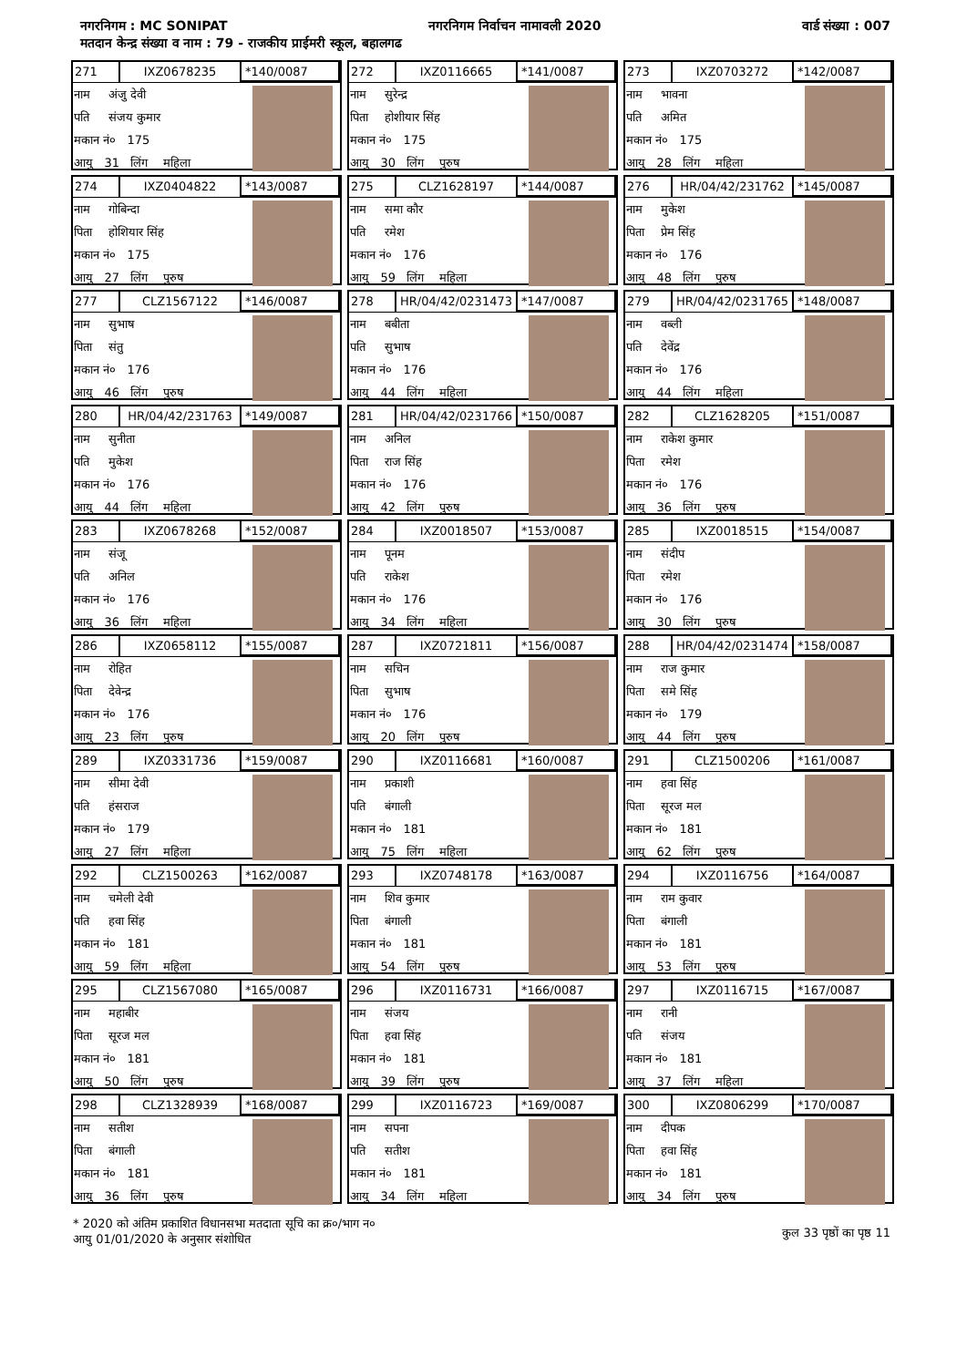नगरनिगम : MC SONIPAT नगरनिगम निर्वाचन नामावली 2020 वार्ड संख्या : 007
मतदान केन्द्र संख्या व नाम : 79 - राजकीय प्राईमरी स्कूल, बहालगढ
271 IXZ0678235 *140/0087
नाम अंजु देवी
पति संजय कुमार
मकान नं० 175
आयु 31 लिंग महिला
272 IXZ0116665 *141/0087
नाम सुरेन्द्र
पिता होशीयार सिंह
मकान नं० 175
आयु 30 लिंग पुरुष
273 IXZ0703272 *142/0087
नाम भावना
पति अमित
मकान नं० 175
आयु 28 लिंग महिला
274 IXZ0404822 *143/0087
नाम गोबिन्दा
पिता होशियार सिंह
मकान नं० 175
आयु 27 लिंग पुरुष
275 CLZ1628197 *144/0087
नाम समा कौर
पति रमेश
मकान नं० 176
आयु 59 लिंग महिला
276 HR/04/42/231762 *145/0087
नाम मुकेश
पिता प्रेम सिंह
मकान नं० 176
आयु 48 लिंग पुरुष
277 CLZ1567122 *146/0087
नाम सुभाष
पिता संतु
मकान नं० 176
आयु 46 लिंग पुरुष
278 HR/04/42/0231473 *147/0087
नाम बबीता
पति सुभाष
मकान नं० 176
आयु 44 लिंग महिला
279 HR/04/42/0231765 *148/0087
नाम वब्ली
पति देवेंद्र
मकान नं० 176
आयु 44 लिंग महिला
280 HR/04/42/231763 *149/0087
नाम सुनीता
पति मुकेश
मकान नं० 176
आयु 44 लिंग महिला
281 HR/04/42/0231766 *150/0087
नाम अनिल
पिता राज सिंह
मकान नं० 176
आयु 42 लिंग पुरुष
282 CLZ1628205 *151/0087
नाम राकेश कुमार
पिता रमेश
मकान नं० 176
आयु 36 लिंग पुरुष
283 IXZ0678268 *152/0087
नाम संजू
पति अनिल
मकान नं० 176
आयु 36 लिंग महिला
284 IXZ0018507 *153/0087
नाम पूनम
पति राकेश
मकान नं० 176
आयु 34 लिंग महिला
285 IXZ0018515 *154/0087
नाम संदीप
पिता रमेश
मकान नं० 176
आयु 30 लिंग पुरुष
286 IXZ0658112 *155/0087
नाम रोहित
पिता देवेन्द्र
मकान नं० 176
आयु 23 लिंग पुरुष
287 IXZ0721811 *156/0087
नाम सचिन
पिता सुभाष
मकान नं० 176
आयु 20 लिंग पुरुष
288 HR/04/42/0231474 *158/0087
नाम राज कुमार
पिता समे सिंह
मकान नं० 179
आयु 44 लिंग पुरुष
289 IXZ0331736 *159/0087
नाम सीमा देवी
पति हंसराज
मकान नं० 179
आयु 27 लिंग महिला
290 IXZ0116681 *160/0087
नाम प्रकाशी
पति बंगाली
मकान नं० 181
आयु 75 लिंग महिला
291 CLZ1500206 *161/0087
नाम हवा सिंह
पिता सूरज मल
मकान नं० 181
आयु 62 लिंग पुरुष
292 CLZ1500263 *162/0087
नाम चमेली देवी
पति हवा सिंह
मकान नं० 181
आयु 59 लिंग महिला
293 IXZ0748178 *163/0087
नाम शिव कुमार
पिता बंगाली
मकान नं० 181
आयु 54 लिंग पुरुष
294 IXZ0116756 *164/0087
नाम राम कुवार
पिता बंगाली
मकान नं० 181
आयु 53 लिंग पुरुष
295 CLZ1567080 *165/0087
नाम महाबीर
पिता सूरज मल
मकान नं० 181
आयु 50 लिंग पुरुष
296 IXZ0116731 *166/0087
नाम संजय
पिता हवा सिंह
मकान नं० 181
आयु 39 लिंग पुरुष
297 IXZ0116715 *167/0087
नाम रानी
पति संजय
मकान नं० 181
आयु 37 लिंग महिला
298 CLZ1328939 *168/0087
नाम सतीश
पिता बंगाली
मकान नं० 181
आयु 36 लिंग पुरुष
299 IXZ0116723 *169/0087
नाम सपना
पति सतीश
मकान नं० 181
आयु 34 लिंग महिला
300 IXZ0806299 *170/0087
नाम दीपक
पिता हवा सिंह
मकान नं० 181
आयु 34 लिंग पुरुष
* 2020 को अंतिम प्रकाशित विधानसभा मतदाता सूचि का क्र०/भाग न०
आयु 01/01/2020 के अनुसार संशोधित
कुल 33 पृष्ठों का पृष्ठ 11